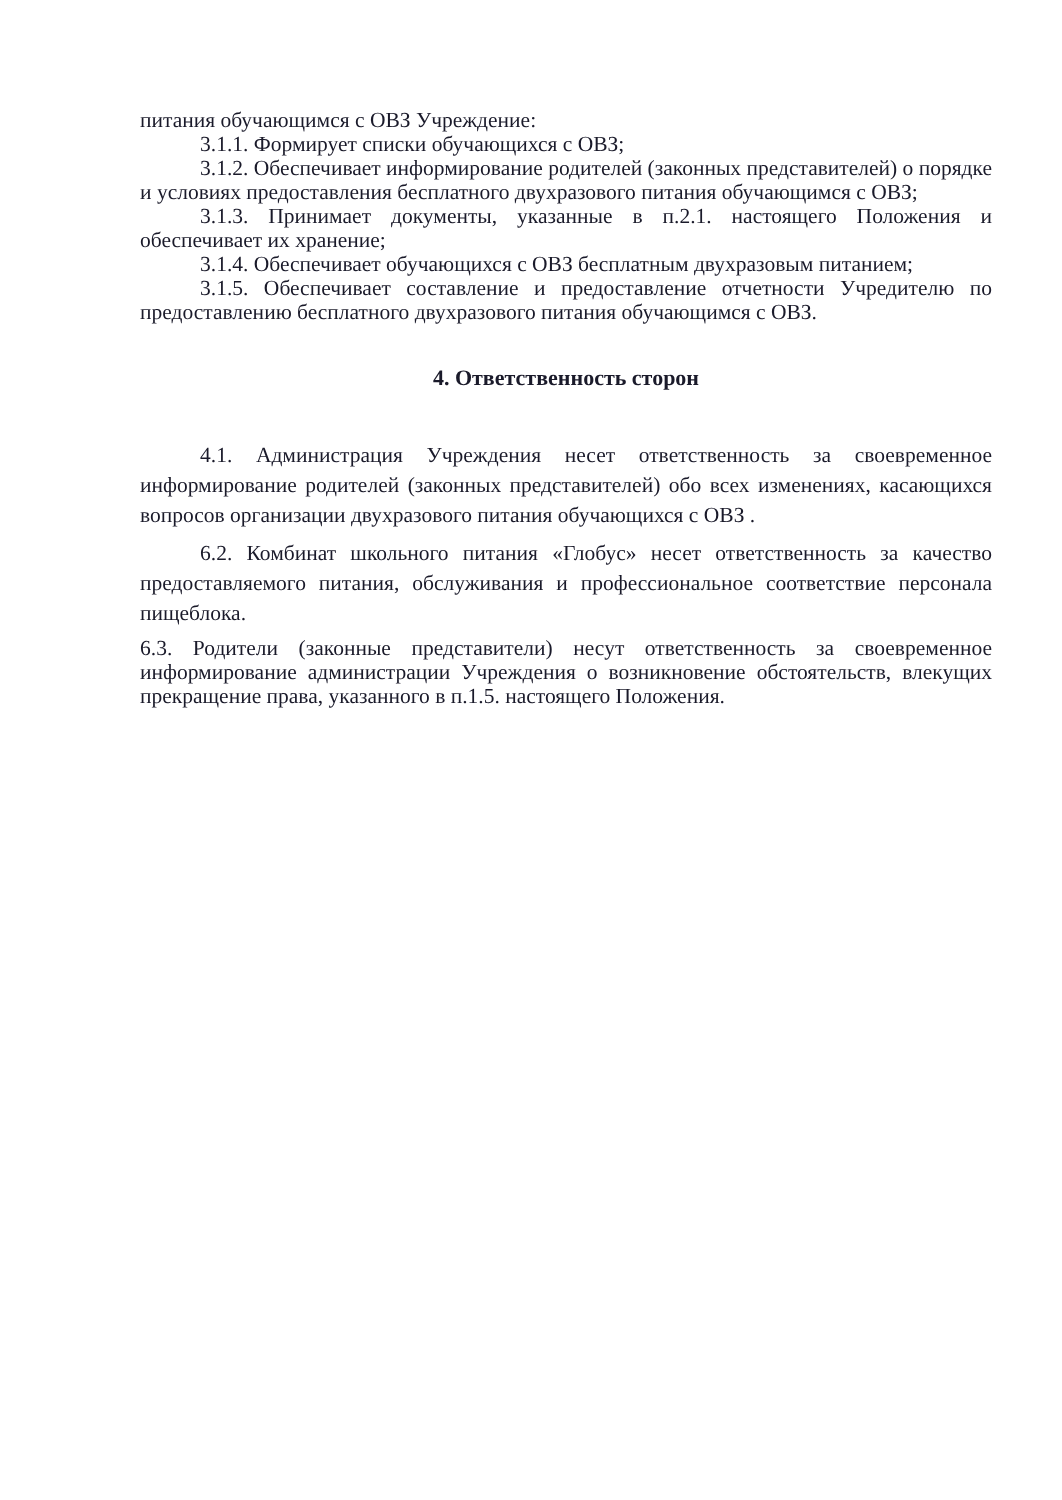питания обучающимся с ОВЗ Учреждение:
3.1.1. Формирует списки обучающихся с ОВЗ;
3.1.2. Обеспечивает информирование родителей (законных представителей) о порядке и условиях предоставления бесплатного двухразового питания обучающимся с ОВЗ;
3.1.3. Принимает документы, указанные в п.2.1. настоящего Положения и обеспечивает их хранение;
3.1.4. Обеспечивает обучающихся с ОВЗ бесплатным двухразовым питанием;
3.1.5. Обеспечивает составление и предоставление отчетности Учредителю по предоставлению бесплатного двухразового питания обучающимся с ОВЗ.
4. Ответственность сторон
4.1. Администрация Учреждения несет ответственность за своевременное информирование родителей (законных представителей) обо всех изменениях, касающихся вопросов организации двухразового питания обучающихся с ОВЗ .
6.2. Комбинат школьного питания «Глобус» несет ответственность за качество предоставляемого питания, обслуживания и профессиональное соответствие персонала пищеблока.
6.3. Родители (законные представители) несут ответственность за своевременное информирование администрации Учреждения о возникновение обстоятельств, влекущих прекращение права, указанного в п.1.5. настоящего Положения.